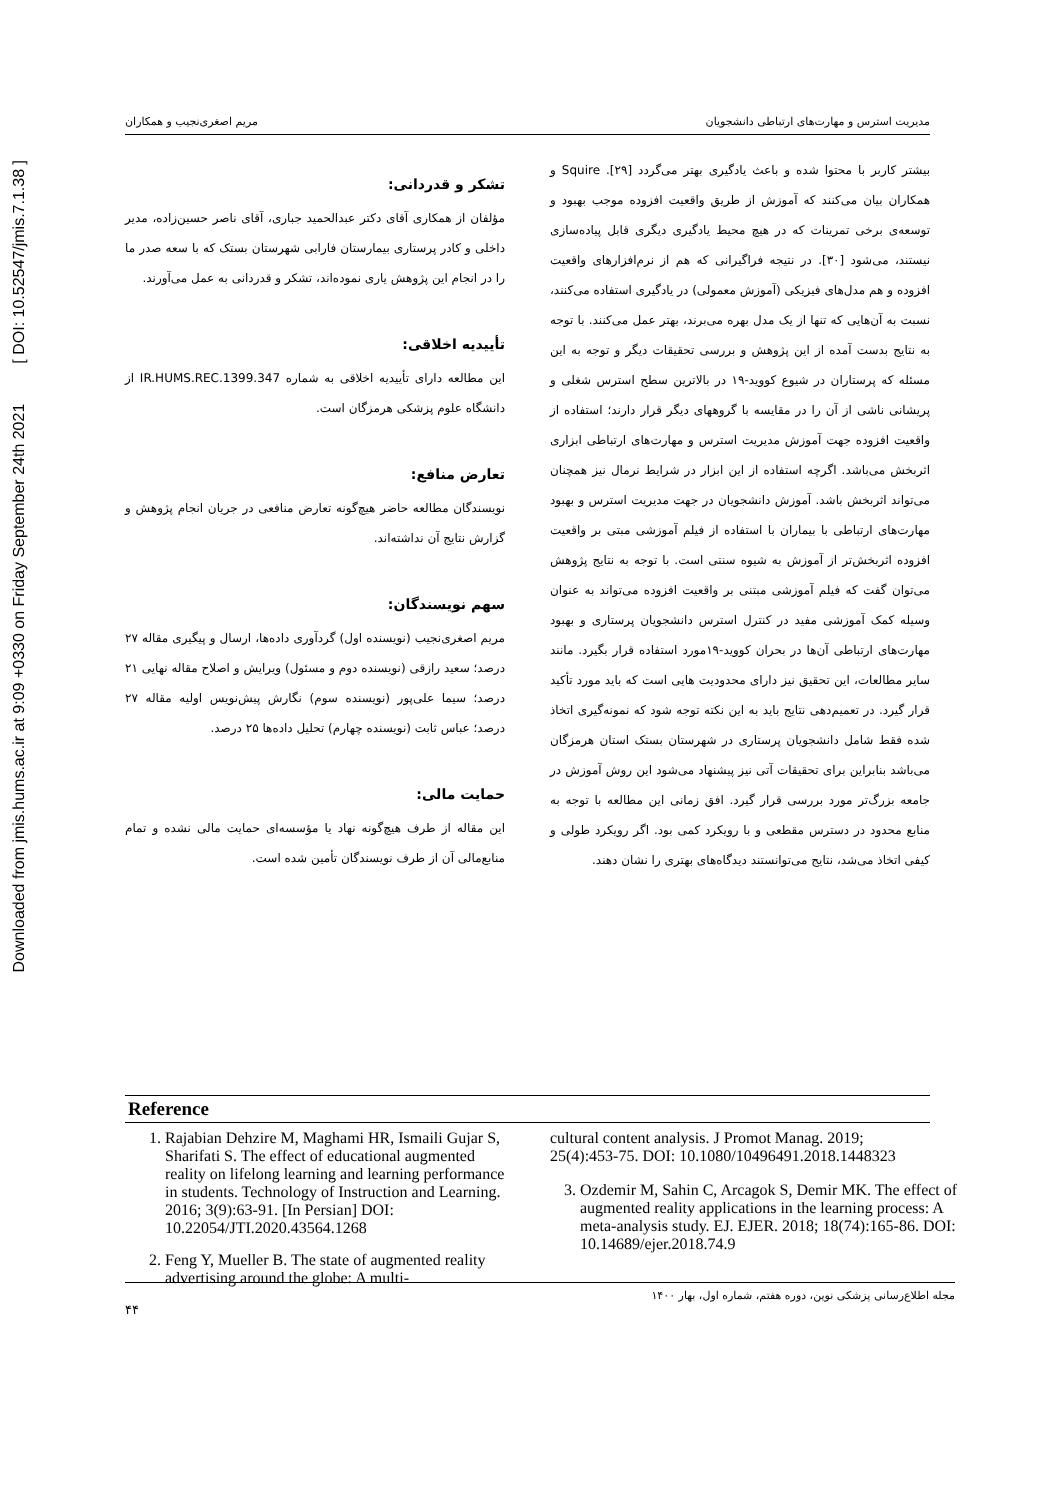Downloaded from jmis.hums.ac.ir at 9:09 +0330 on Friday September 24th 2021 [ DOI: 10.52547/jmis.7.1.38 ]
مدیریت استرس و مهارت‌های ارتباطی دانشجویان مریم اصغری‌نجیب و همکاران
بیشتر کاربر با محتوا شده و باعث یادگیری بهتر می‌گردد [۲۹]. Squire و همکاران بیان می‌کنند که آموزش از طریق واقعیت افزوده موجب بهبود و توسعه‌ی برخی تمرینات که در هیچ محیط یادگیری دیگری قابل پیاده‌سازی نیستند، می‌شود [۳۰]. در نتیجه فراگیرانی که هم از نرم‌افزارهای واقعیت افزوده و هم مدل‌های فیزیکی (آموزش معمولی) در یادگیری استفاده می‌کنند، نسبت به آن‌هایی که تنها از یک مدل بهره می‌برند، بهتر عمل می‌کنند. با توجه به نتایج بدست آمده از این پژوهش و بررسی تحقیقات دیگر و توجه به این مسئله که پرستاران در شیوع کووید-۱۹ در بالاترین سطح استرس شغلی و پریشانی ناشی از آن را در مقایسه با گروههای دیگر قرار دارند؛ استفاده از واقعیت افزوده جهت آموزش مدیریت استرس و مهارت‌های ارتباطی ابزاری اثربخش می‌باشد. اگرچه استفاده از این ابزار در شرایط نرمال نیز همچنان می‌تواند اثربخش باشد. آموزش دانشجویان در جهت مدیریت استرس و بهبود مهارت‌های ارتباطی با بیماران با استفاده از فیلم آموزشی مبتی بر واقعیت افزوده اثربخش‌تر از آموزش به شیوه سنتی است. با توجه به نتایج پژوهش می‌توان گفت که فیلم آموزشی مبتنی بر واقعیت افزوده می‌تواند به عنوان وسیله کمک آموزشی مفید در کنترل استرس دانشجویان پرستاری و بهبود مهارت‌های ارتباطی آن‌ها در بحران کووید-۱۹مورد استفاده قرار بگیرد. مانند سایر مطالعات، این تحقیق نیز دارای محدودیت هایی است که باید مورد تأکید قرار گیرد. در تعمیم‌دهی نتایج باید به این نکته توجه شود که نمونه‌گیری اتخاذ شده فقط شامل دانشجویان پرستاری در شهرستان بستک استان هرمزگان می‌باشد بنابراین برای تحقیقات آتی نیز پیشنهاد می‌شود این روش آموزش در جامعه بزرگ‌تر مورد بررسی قرار گیرد. افق زمانی این مطالعه با توجه به منابع محدود در دسترس مقطعی و با رویکرد کمی بود. اگر رویکرد طولی و کیفی اتخاذ می‌شد، نتایج می‌توانستند دیدگاه‌های بهتری را نشان دهند.
تشکر و قدردانی:
مؤلفان از همکاری آقای دکتر عبدالحمید جباری، آقای ناصر حسین‌زاده، مدیر داخلی و کادر پرستاری بیمارستان فارابی شهرستان بستک که با سعه صدر ما را در انجام این پژوهش یاری نموده‌اند، تشکر و قدردانی به عمل می‌آورند.
تأییدیه اخلاقی:
این مطالعه دارای تأییدیه اخلاقی به شماره IR.HUMS.REC.1399.347 از دانشگاه علوم پزشکی هرمزگان است.
تعارض منافع:
نویسندگان مطالعه حاضر هیچ‌گونه تعارض منافعی در جریان انجام پژوهش و گزارش نتایج آن نداشته‌اند.
سهم نویسندگان:
مریم اصغری‌نجیب (نویسنده اول) گردآوری داده‌ها، ارسال و پیگیری مقاله ۲۷ درصد؛ سعید رازقی (نویسنده دوم و مسئول) ویرایش و اصلاح مقاله نهایی ۲۱ درصد؛ سیما علی‌پور (نویسنده سوم) نگارش پیش‌نویس اولیه مقاله ۲۷ درصد؛ عباس ثابت (نویسنده چهارم) تحلیل داده‌ها ۲۵ درصد.
حمایت مالی:
این مقاله از طرف هیچ‌گونه نهاد یا مؤسسه‌ای حمایت مالی نشده و تمام منابع‌مالی آن از طرف نویسندگان تأمین شده است.
Reference
1. Rajabian Dehzire M, Maghami HR, Ismaili Gujar S, Sharifati S. The effect of educational augmented reality on lifelong learning and learning performance in students. Technology of Instruction and Learning. 2016; 3(9):63-91. [In Persian] DOI: 10.22054/JTI.2020.43564.1268
2. Feng Y, Mueller B. The state of augmented reality advertising around the globe: A multi-
cultural content analysis. J Promot Manag. 2019; 25(4):453-75. DOI: 10.1080/10496491.2018.1448323
3. Ozdemir M, Sahin C, Arcagok S, Demir MK. The effect of augmented reality applications in the learning process: A meta-analysis study. EJ. EJER. 2018; 18(74):165-86. DOI: 10.14689/ejer.2018.74.9
مجله اطلاع‌رسانی پزشکی نوین، دوره هفتم، شماره اول، بهار ۱۴۰۰
۴۴